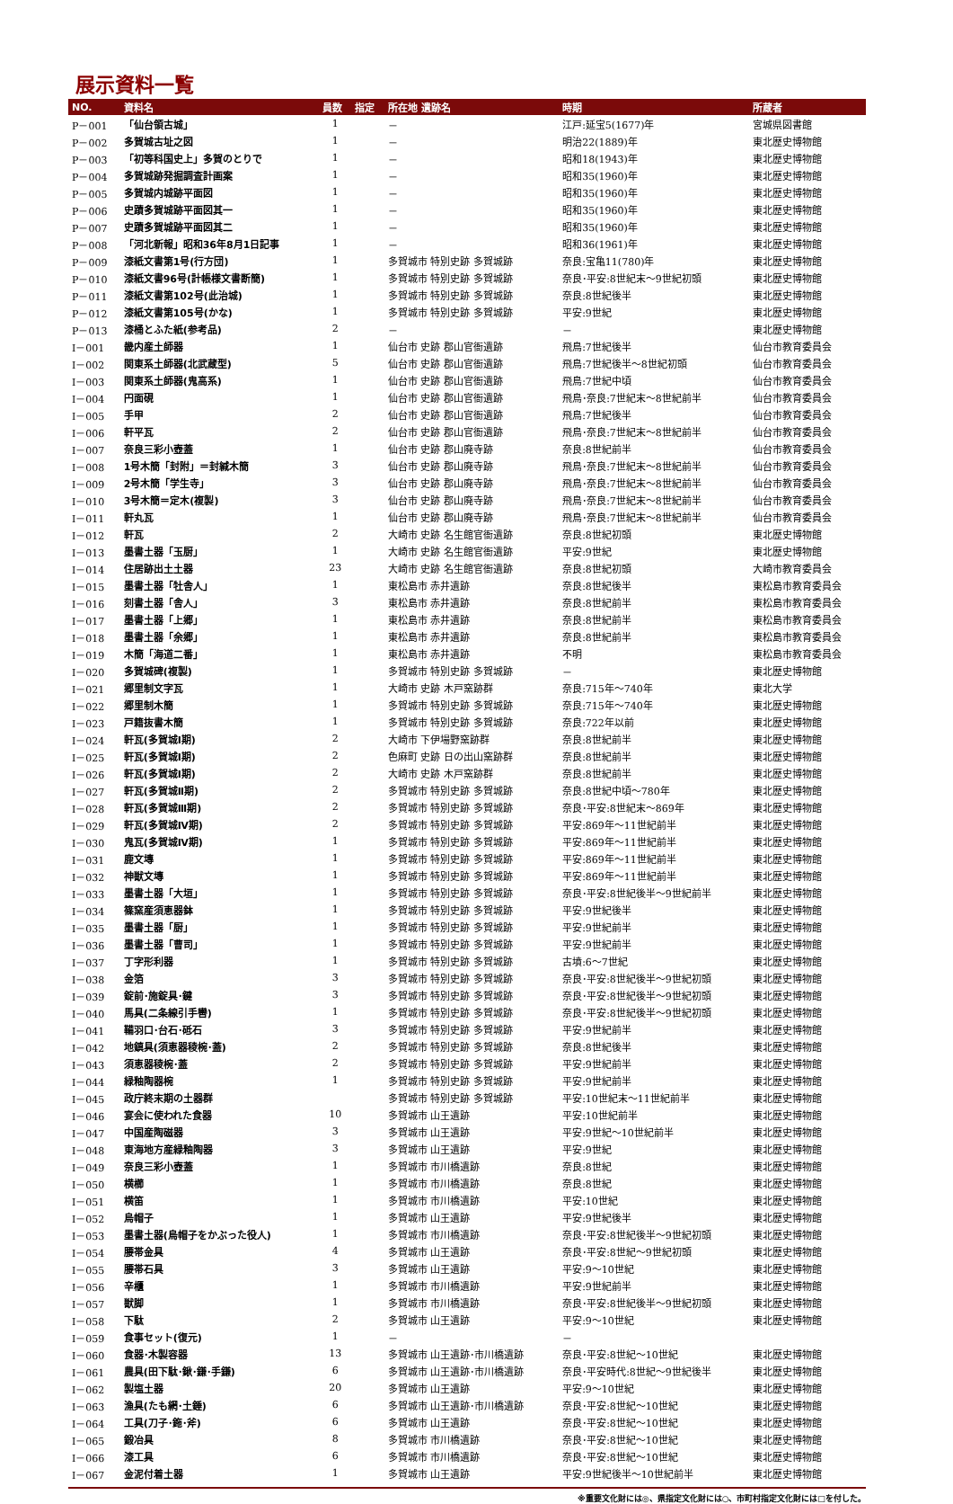展示資料一覧
| NO. | 資料名 | 員数 | 指定 | 所在地 遺跡名 | 時期 | 所蔵者 |
| --- | --- | --- | --- | --- | --- | --- |
| P－001 | 「仙台領古城」 | 1 | | － | 江戸:延宝5(1677)年 | 宮城県図書館 |
| P－002 | 多賀城古址之図 | 1 | | － | 明治22(1889)年 | 東北歴史博物館 |
| P－003 | 「初等科国史上」多賀のとりで | 1 | | － | 昭和18(1943)年 | 東北歴史博物館 |
| P－004 | 多賀城跡発掘調査計画案 | 1 | | － | 昭和35(1960)年 | 東北歴史博物館 |
| P－005 | 多賀城内城跡平面図 | 1 | | － | 昭和35(1960)年 | 東北歴史博物館 |
| P－006 | 史蹟多賀城跡平面図其一 | 1 | | － | 昭和35(1960)年 | 東北歴史博物館 |
| P－007 | 史蹟多賀城跡平面図其二 | 1 | | － | 昭和35(1960)年 | 東北歴史博物館 |
| P－008 | 「河北新報」昭和36年8月1日記事 | 1 | | － | 昭和36(1961)年 | 東北歴史博物館 |
| P－009 | 漆紙文書第1号(行方団) | 1 | | 多賀城市 特別史跡 多賀城跡 | 奈良:宝亀11(780)年 | 東北歴史博物館 |
| P－010 | 漆紙文書96号(計帳様文書断簡) | 1 | | 多賀城市 特別史跡 多賀城跡 | 奈良･平安:8世紀末～9世紀初頭 | 東北歴史博物館 |
| P－011 | 漆紙文書第102号(此治城) | 1 | | 多賀城市 特別史跡 多賀城跡 | 奈良:8世紀後半 | 東北歴史博物館 |
| P－012 | 漆紙文書第105号(かな) | 1 | | 多賀城市 特別史跡 多賀城跡 | 平安:9世紀 | 東北歴史博物館 |
| P－013 | 漆桶とふた紙(参考品) | 2 | | － | － | 東北歴史博物館 |
| I－001 | 畿内産土師器 | 1 | | 仙台市 史跡 郡山官衙遺跡 | 飛鳥:7世紀後半 | 仙台市教育委員会 |
| I－002 | 関東系土師器(北武蔵型) | 5 | | 仙台市 史跡 郡山官衙遺跡 | 飛鳥:7世紀後半～8世紀初頭 | 仙台市教育委員会 |
| I－003 | 関東系土師器(鬼高系) | 1 | | 仙台市 史跡 郡山官衙遺跡 | 飛鳥:7世紀中頃 | 仙台市教育委員会 |
| I－004 | 円面硯 | 1 | | 仙台市 史跡 郡山官衙遺跡 | 飛鳥･奈良:7世紀末～8世紀前半 | 仙台市教育委員会 |
| I－005 | 手甲 | 2 | | 仙台市 史跡 郡山官衙遺跡 | 飛鳥:7世紀後半 | 仙台市教育委員会 |
| I－006 | 軒平瓦 | 2 | | 仙台市 史跡 郡山官衙遺跡 | 飛鳥･奈良:7世紀末～8世紀前半 | 仙台市教育委員会 |
| I－007 | 奈良三彩小壺蓋 | 1 | | 仙台市 史跡 郡山廃寺跡 | 奈良:8世紀前半 | 仙台市教育委員会 |
| I－008 | 1号木簡「封附」＝封緘木簡 | 3 | | 仙台市 史跡 郡山廃寺跡 | 飛鳥･奈良:7世紀末～8世紀前半 | 仙台市教育委員会 |
| I－009 | 2号木簡「学生寺」 | 3 | | 仙台市 史跡 郡山廃寺跡 | 飛鳥･奈良:7世紀末～8世紀前半 | 仙台市教育委員会 |
| I－010 | 3号木簡＝定木(複製) | 3 | | 仙台市 史跡 郡山廃寺跡 | 飛鳥･奈良:7世紀末～8世紀前半 | 仙台市教育委員会 |
| I－011 | 軒丸瓦 | 1 | | 仙台市 史跡 郡山廃寺跡 | 飛鳥･奈良:7世紀末～8世紀前半 | 仙台市教育委員会 |
| I－012 | 軒瓦 | 2 | | 大崎市 史跡 名生館官衙遺跡 | 奈良:8世紀初頭 | 東北歴史博物館 |
| I－013 | 墨書土器「玉厨」 | 1 | | 大崎市 史跡 名生館官衙遺跡 | 平安:9世紀 | 東北歴史博物館 |
| I－014 | 住居跡出土土器 | 23 | | 大崎市 史跡 名生館官衙遺跡 | 奈良:8世紀初頭 | 大崎市教育委員会 |
| I－015 | 墨書土器「牡舎人」 | 1 | | 東松島市 赤井遺跡 | 奈良:8世紀後半 | 東松島市教育委員会 |
| I－016 | 刻書土器「舎人」 | 3 | | 東松島市 赤井遺跡 | 奈良:8世紀前半 | 東松島市教育委員会 |
| I－017 | 墨書土器「上郷」 | 1 | | 東松島市 赤井遺跡 | 奈良:8世紀前半 | 東松島市教育委員会 |
| I－018 | 墨書土器「余郷」 | 1 | | 東松島市 赤井遺跡 | 奈良:8世紀前半 | 東松島市教育委員会 |
| I－019 | 木簡「海道二番」 | 1 | | 東松島市 赤井遺跡 | 不明 | 東松島市教育委員会 |
| I－020 | 多賀城碑(複製) | 1 | | 多賀城市 特別史跡 多賀城跡 | － | 東北歴史博物館 |
| I－021 | 郷里制文字瓦 | 1 | | 大崎市 史跡 木戸窯跡群 | 奈良:715年～740年 | 東北大学 |
| I－022 | 郷里制木簡 | 1 | | 多賀城市 特別史跡 多賀城跡 | 奈良:715年～740年 | 東北歴史博物館 |
| I－023 | 戸籍抜書木簡 | 1 | | 多賀城市 特別史跡 多賀城跡 | 奈良:722年以前 | 東北歴史博物館 |
| I－024 | 軒瓦(多賀城Ⅰ期) | 2 | | 大崎市 下伊場野窯跡群 | 奈良:8世紀前半 | 東北歴史博物館 |
| I－025 | 軒瓦(多賀城Ⅰ期) | 2 | | 色麻町 史跡 日の出山窯跡群 | 奈良:8世紀前半 | 東北歴史博物館 |
| I－026 | 軒瓦(多賀城Ⅰ期) | 2 | | 大崎市 史跡 木戸窯跡群 | 奈良:8世紀前半 | 東北歴史博物館 |
| I－027 | 軒瓦(多賀城Ⅱ期) | 2 | | 多賀城市 特別史跡 多賀城跡 | 奈良:8世紀中頃～780年 | 東北歴史博物館 |
| I－028 | 軒瓦(多賀城Ⅲ期) | 2 | | 多賀城市 特別史跡 多賀城跡 | 奈良･平安:8世紀末～869年 | 東北歴史博物館 |
| I－029 | 軒瓦(多賀城Ⅳ期) | 2 | | 多賀城市 特別史跡 多賀城跡 | 平安:869年～11世紀前半 | 東北歴史博物館 |
| I－030 | 鬼瓦(多賀城Ⅳ期) | 1 | | 多賀城市 特別史跡 多賀城跡 | 平安:869年～11世紀前半 | 東北歴史博物館 |
| I－031 | 鹿文塼 | 1 | | 多賀城市 特別史跡 多賀城跡 | 平安:869年～11世紀前半 | 東北歴史博物館 |
| I－032 | 神獣文塼 | 1 | | 多賀城市 特別史跡 多賀城跡 | 平安:869年～11世紀前半 | 東北歴史博物館 |
| I－033 | 墨書土器「大垣」 | 1 | | 多賀城市 特別史跡 多賀城跡 | 奈良･平安:8世紀後半～9世紀前半 | 東北歴史博物館 |
| I－034 | 篠窯産須恵器鉢 | 1 | | 多賀城市 特別史跡 多賀城跡 | 平安:9世紀後半 | 東北歴史博物館 |
| I－035 | 墨書土器「厨」 | 1 | | 多賀城市 特別史跡 多賀城跡 | 平安:9世紀前半 | 東北歴史博物館 |
| I－036 | 墨書土器「曹司」 | 1 | | 多賀城市 特別史跡 多賀城跡 | 平安:9世紀前半 | 東北歴史博物館 |
| I－037 | 丁字形利器 | 1 | | 多賀城市 特別史跡 多賀城跡 | 古墳:6～7世紀 | 東北歴史博物館 |
| I－038 | 金箔 | 3 | | 多賀城市 特別史跡 多賀城跡 | 奈良･平安:8世紀後半～9世紀初頭 | 東北歴史博物館 |
| I－039 | 錠前･施錠具･鍵 | 3 | | 多賀城市 特別史跡 多賀城跡 | 奈良･平安:8世紀後半～9世紀初頭 | 東北歴史博物館 |
| I－040 | 馬具(二条線引手轡) | 1 | | 多賀城市 特別史跡 多賀城跡 | 奈良･平安:8世紀後半～9世紀初頭 | 東北歴史博物館 |
| I－041 | 鞴羽口･台石･砥石 | 3 | | 多賀城市 特別史跡 多賀城跡 | 平安:9世紀前半 | 東北歴史博物館 |
| I－042 | 地鎮具(須恵器稜椀･蓋) | 2 | | 多賀城市 特別史跡 多賀城跡 | 奈良:8世紀後半 | 東北歴史博物館 |
| I－043 | 須恵器稜椀･蓋 | 2 | | 多賀城市 特別史跡 多賀城跡 | 平安:9世紀前半 | 東北歴史博物館 |
| I－044 | 緑釉陶器椀 | 1 | | 多賀城市 特別史跡 多賀城跡 | 平安:9世紀前半 | 東北歴史博物館 |
| I－045 | 政庁終末期の土器群 | | | 多賀城市 特別史跡 多賀城跡 | 平安:10世紀末～11世紀前半 | 東北歴史博物館 |
| I－046 | 宴会に使われた食器 | 10 | | 多賀城市 山王遺跡 | 平安:10世紀前半 | 東北歴史博物館 |
| I－047 | 中国産陶磁器 | 3 | | 多賀城市 山王遺跡 | 平安:9世紀～10世紀前半 | 東北歴史博物館 |
| I－048 | 東海地方産緑釉陶器 | 3 | | 多賀城市 山王遺跡 | 平安:9世紀 | 東北歴史博物館 |
| I－049 | 奈良三彩小壺蓋 | 1 | | 多賀城市 市川橋遺跡 | 奈良:8世紀 | 東北歴史博物館 |
| I－050 | 横櫛 | 1 | | 多賀城市 市川橋遺跡 | 奈良:8世紀 | 東北歴史博物館 |
| I－051 | 横笛 | 1 | | 多賀城市 市川橋遺跡 | 平安:10世紀 | 東北歴史博物館 |
| I－052 | 烏帽子 | 1 | | 多賀城市 山王遺跡 | 平安:9世紀後半 | 東北歴史博物館 |
| I－053 | 墨書土器(烏帽子をかぶった役人) | 1 | | 多賀城市 市川橋遺跡 | 奈良･平安:8世紀後半～9世紀初頭 | 東北歴史博物館 |
| I－054 | 腰帯金具 | 4 | | 多賀城市 山王遺跡 | 奈良･平安:8世紀～9世紀初頭 | 東北歴史博物館 |
| I－055 | 腰帯石具 | 3 | | 多賀城市 山王遺跡 | 平安:9～10世紀 | 東北歴史博物館 |
| I－056 | 辛櫃 | 1 | | 多賀城市 市川橋遺跡 | 平安:9世紀前半 | 東北歴史博物館 |
| I－057 | 獣脚 | 1 | | 多賀城市 市川橋遺跡 | 奈良･平安:8世紀後半～9世紀初頭 | 東北歴史博物館 |
| I－058 | 下駄 | 2 | | 多賀城市 山王遺跡 | 平安:9～10世紀 | 東北歴史博物館 |
| I－059 | 食事セット(復元) | 1 | | － | － | |
| I－060 | 食器･木製容器 | 13 | | 多賀城市 山王遺跡･市川橋遺跡 | 奈良･平安:8世紀～10世紀 | 東北歴史博物館 |
| I－061 | 農具(田下駄･鍬･鎌･手鎌) | 6 | | 多賀城市 山王遺跡･市川橋遺跡 | 奈良･平安時代:8世紀～9世紀後半 | 東北歴史博物館 |
| I－062 | 製塩土器 | 20 | | 多賀城市 山王遺跡 | 平安:9～10世紀 | 東北歴史博物館 |
| I－063 | 漁具(たも網･土錘) | 6 | | 多賀城市 山王遺跡･市川橋遺跡 | 奈良･平安:8世紀～10世紀 | 東北歴史博物館 |
| I－064 | 工具(刀子･鉇･斧) | 6 | | 多賀城市 山王遺跡 | 奈良･平安:8世紀～10世紀 | 東北歴史博物館 |
| I－065 | 鍛冶具 | 8 | | 多賀城市 市川橋遺跡 | 奈良･平安:8世紀～10世紀 | 東北歴史博物館 |
| I－066 | 漆工具 | 6 | | 多賀城市 市川橋遺跡 | 奈良･平安:8世紀～10世紀 | 東北歴史博物館 |
| I－067 | 金泥付着土器 | 1 | | 多賀城市 山王遺跡 | 平安:9世紀後半～10世紀前半 | 東北歴史博物館 |
※重要文化財には◎、県指定文化財には○、市町村指定文化財には□を付した。